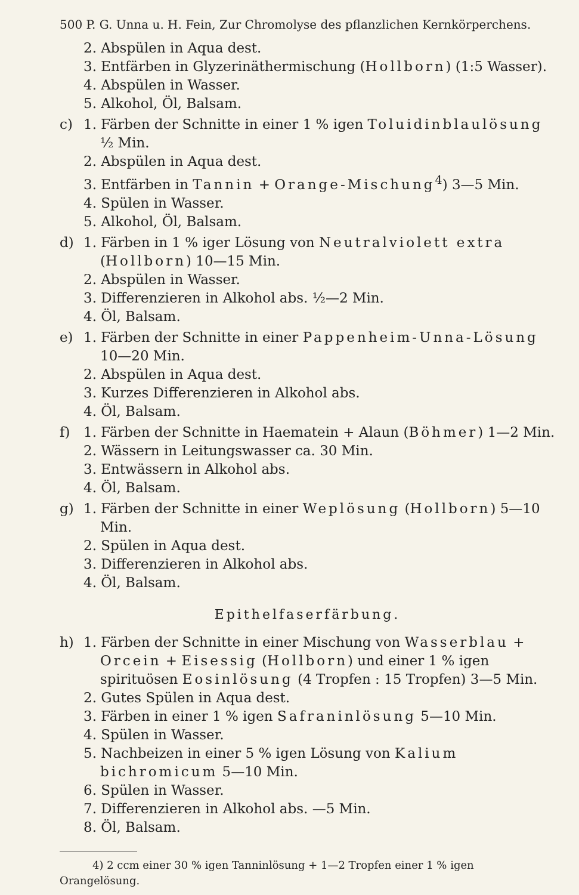500 P. G. Unna u. H. Fein, Zur Chromolyse des pflanzlichen Kernkörperchens.
2. Abspülen in Aqua dest.
3. Entfärben in Glyzerinäthermischung (Hollborn) (1:5 Wasser).
4. Abspülen in Wasser.
5. Alkohol, Öl, Balsam.
c) 1. Färben der Schnitte in einer 1 % igen Toluidinblaulösung ½ Min.
2. Abspülen in Aqua dest.
3. Entfärben in Tannin + Orange-Mischung<sup>4</sup>) 3—5 Min.
4. Spülen in Wasser.
5. Alkohol, Öl, Balsam.
d) 1. Färben in 1 % iger Lösung von Neutralviolett extra (Hollborn) 10—15 Min.
2. Abspülen in Wasser.
3. Differenzieren in Alkohol abs. ½—2 Min.
4. Öl, Balsam.
e) 1. Färben der Schnitte in einer Pappenheim-Unna-Lösung 10—20 Min.
2. Abspülen in Aqua dest.
3. Kurzes Differenzieren in Alkohol abs.
4. Öl, Balsam.
f) 1. Färben der Schnitte in Haematein + Alaun (Böhmer) 1—2 Min.
2. Wässern in Leitungswasser ca. 30 Min.
3. Entwässern in Alkohol abs.
4. Öl, Balsam.
g) 1. Färben der Schnitte in einer Weplösung (Hollborn) 5—10 Min.
2. Spülen in Aqua dest.
3. Differenzieren in Alkohol abs.
4. Öl, Balsam.
Epithelfaserfärbung.
h) 1. Färben der Schnitte in einer Mischung von Wasserblau + Orcein + Eisessig (Hollborn) und einer 1 % igen spirituösen Eosinlösung (4 Tropfen : 15 Tropfen) 3—5 Min.
2. Gutes Spülen in Aqua dest.
3. Färben in einer 1 % igen Safraninlösung 5—10 Min.
4. Spülen in Wasser.
5. Nachbeizen in einer 5 % igen Lösung von Kalium bichromicum 5—10 Min.
6. Spülen in Wasser.
7. Differenzieren in Alkohol abs. —5 Min.
8. Öl, Balsam.
4) 2 ccm einer 30 % igen Tanninlösung + 1—2 Tropfen einer 1 % igen Orangelösung.